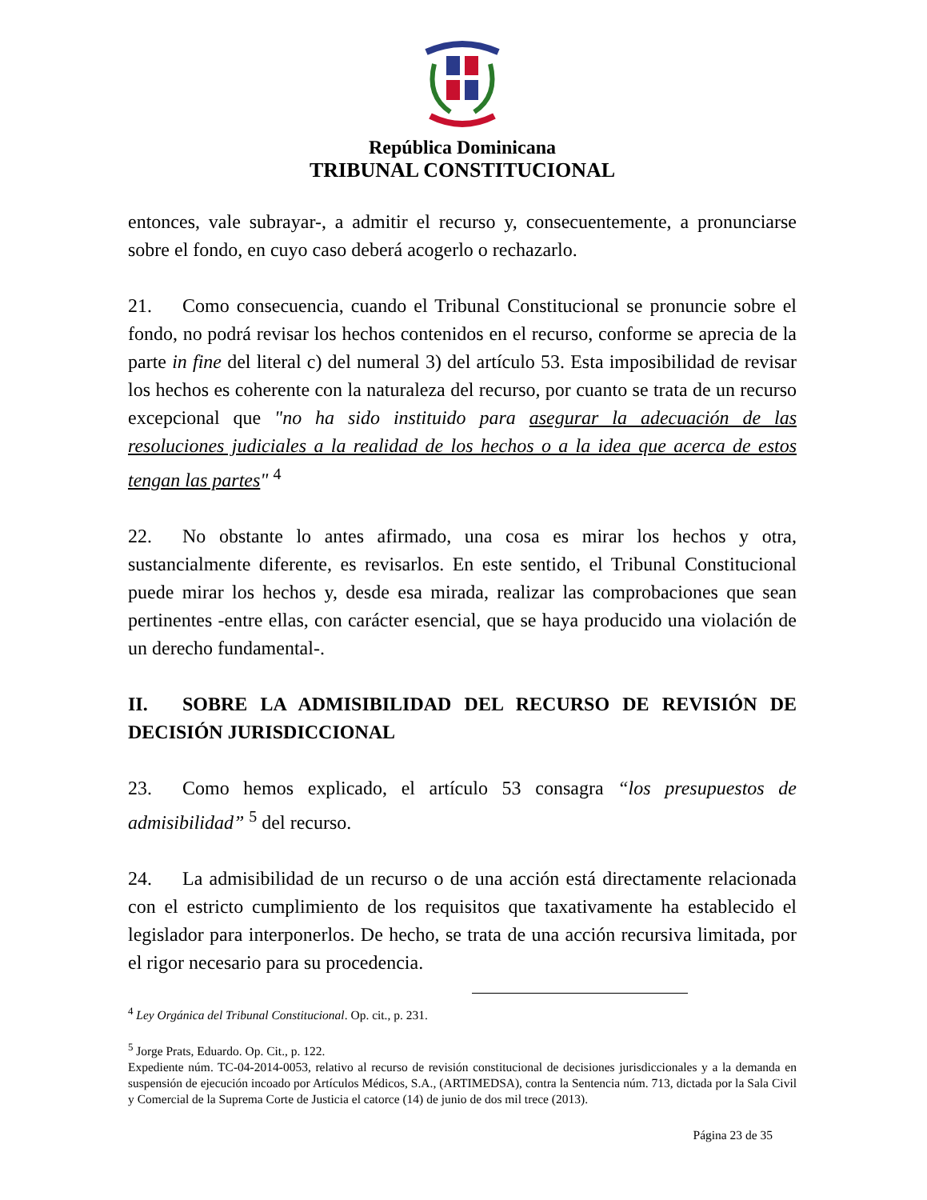República Dominicana
TRIBUNAL CONSTITUCIONAL
entonces, vale subrayar-, a admitir el recurso y, consecuentemente, a pronunciarse sobre el fondo, en cuyo caso deberá acogerlo o rechazarlo.
21. Como consecuencia, cuando el Tribunal Constitucional se pronuncie sobre el fondo, no podrá revisar los hechos contenidos en el recurso, conforme se aprecia de la parte in fine del literal c) del numeral 3) del artículo 53. Esta imposibilidad de revisar los hechos es coherente con la naturaleza del recurso, por cuanto se trata de un recurso excepcional que "no ha sido instituido para asegurar la adecuación de las resoluciones judiciales a la realidad de los hechos o a la idea que acerca de estos tengan las partes" <sup>4</sup>
22. No obstante lo antes afirmado, una cosa es mirar los hechos y otra, sustancialmente diferente, es revisarlos. En este sentido, el Tribunal Constitucional puede mirar los hechos y, desde esa mirada, realizar las comprobaciones que sean pertinentes -entre ellas, con carácter esencial, que se haya producido una violación de un derecho fundamental-.
II. SOBRE LA ADMISIBILIDAD DEL RECURSO DE REVISIÓN DE DECISIÓN JURISDICCIONAL
23. Como hemos explicado, el artículo 53 consagra “los presupuestos de admisibilidad” <sup>5</sup> del recurso.
24. La admisibilidad de un recurso o de una acción está directamente relacionada con el estricto cumplimiento de los requisitos que taxativamente ha establecido el legislador para interponerlos. De hecho, se trata de una acción recursiva limitada, por el rigor necesario para su procedencia.
<sup>4</sup> Ley Orgánica del Tribunal Constitucional. Op. cit., p. 231.
<sup>5</sup> Jorge Prats, Eduardo. Op. Cit., p. 122.
Expediente núm. TC-04-2014-0053, relativo al recurso de revisión constitucional de decisiones jurisdiccionales y a la demanda en suspensión de ejecución incoado por Artículos Médicos, S.A., (ARTIMEDSA), contra la Sentencia núm. 713, dictada por la Sala Civil y Comercial de la Suprema Corte de Justicia el catorce (14) de junio de dos mil trece (2013).
Página 23 de 35